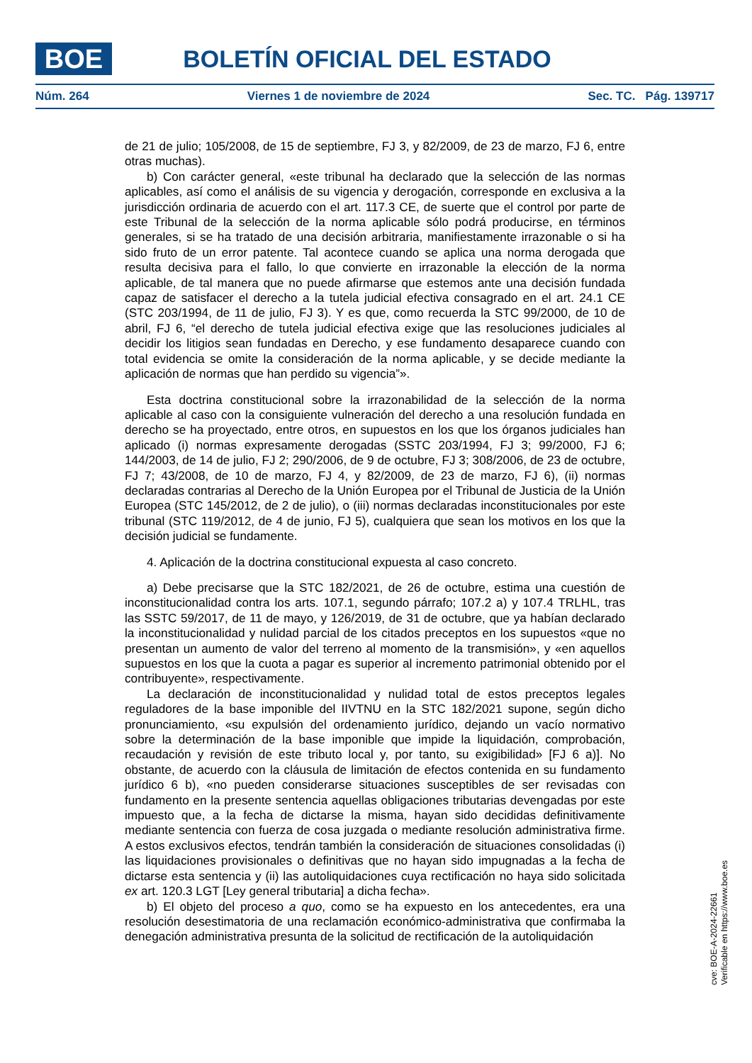BOE BOLETÍN OFICIAL DEL ESTADO
Núm. 264 Viernes 1 de noviembre de 2024 Sec. TC. Pág. 139717
de 21 de julio; 105/2008, de 15 de septiembre, FJ 3, y 82/2009, de 23 de marzo, FJ 6, entre otras muchas).
b) Con carácter general, «este tribunal ha declarado que la selección de las normas aplicables, así como el análisis de su vigencia y derogación, corresponde en exclusiva a la jurisdicción ordinaria de acuerdo con el art. 117.3 CE, de suerte que el control por parte de este Tribunal de la selección de la norma aplicable sólo podrá producirse, en términos generales, si se ha tratado de una decisión arbitraria, manifiestamente irrazonable o si ha sido fruto de un error patente. Tal acontece cuando se aplica una norma derogada que resulta decisiva para el fallo, lo que convierte en irrazonable la elección de la norma aplicable, de tal manera que no puede afirmarse que estemos ante una decisión fundada capaz de satisfacer el derecho a la tutela judicial efectiva consagrado en el art. 24.1 CE (STC 203/1994, de 11 de julio, FJ 3). Y es que, como recuerda la STC 99/2000, de 10 de abril, FJ 6, “el derecho de tutela judicial efectiva exige que las resoluciones judiciales al decidir los litigios sean fundadas en Derecho, y ese fundamento desaparece cuando con total evidencia se omite la consideración de la norma aplicable, y se decide mediante la aplicación de normas que han perdido su vigencia”».
Esta doctrina constitucional sobre la irrazonabilidad de la selección de la norma aplicable al caso con la consiguiente vulneración del derecho a una resolución fundada en derecho se ha proyectado, entre otros, en supuestos en los que los órganos judiciales han aplicado (i) normas expresamente derogadas (SSTC 203/1994, FJ 3; 99/2000, FJ 6; 144/2003, de 14 de julio, FJ 2; 290/2006, de 9 de octubre, FJ 3; 308/2006, de 23 de octubre, FJ 7; 43/2008, de 10 de marzo, FJ 4, y 82/2009, de 23 de marzo, FJ 6), (ii) normas declaradas contrarias al Derecho de la Unión Europea por el Tribunal de Justicia de la Unión Europea (STC 145/2012, de 2 de julio), o (iii) normas declaradas inconstitucionales por este tribunal (STC 119/2012, de 4 de junio, FJ 5), cualquiera que sean los motivos en los que la decisión judicial se fundamente.
4. Aplicación de la doctrina constitucional expuesta al caso concreto.
a) Debe precisarse que la STC 182/2021, de 26 de octubre, estima una cuestión de inconstitucionalidad contra los arts. 107.1, segundo párrafo; 107.2 a) y 107.4 TRLHL, tras las SSTC 59/2017, de 11 de mayo, y 126/2019, de 31 de octubre, que ya habían declarado la inconstitucionalidad y nulidad parcial de los citados preceptos en los supuestos «que no presentan un aumento de valor del terreno al momento de la transmisión», y «en aquellos supuestos en los que la cuota a pagar es superior al incremento patrimonial obtenido por el contribuyente», respectivamente.
La declaración de inconstitucionalidad y nulidad total de estos preceptos legales reguladores de la base imponible del IIVTNU en la STC 182/2021 supone, según dicho pronunciamiento, «su expulsión del ordenamiento jurídico, dejando un vacío normativo sobre la determinación de la base imponible que impide la liquidación, comprobación, recaudación y revisión de este tributo local y, por tanto, su exigibilidad» [FJ 6 a)]. No obstante, de acuerdo con la cláusula de limitación de efectos contenida en su fundamento jurídico 6 b), «no pueden considerarse situaciones susceptibles de ser revisadas con fundamento en la presente sentencia aquellas obligaciones tributarias devengadas por este impuesto que, a la fecha de dictarse la misma, hayan sido decididas definitivamente mediante sentencia con fuerza de cosa juzgada o mediante resolución administrativa firme. A estos exclusivos efectos, tendrán también la consideración de situaciones consolidadas (i) las liquidaciones provisionales o definitivas que no hayan sido impugnadas a la fecha de dictarse esta sentencia y (ii) las autoliquidaciones cuya rectificación no haya sido solicitada ex art. 120.3 LGT [Ley general tributaria] a dicha fecha».
b) El objeto del proceso a quo, como se ha expuesto en los antecedentes, era una resolución desestimatoria de una reclamación económico-administrativa que confirmaba la denegación administrativa presunta de la solicitud de rectificación de la autoliquidación
cve: BOE-A-2024-22661
Verificable en https://www.boe.es